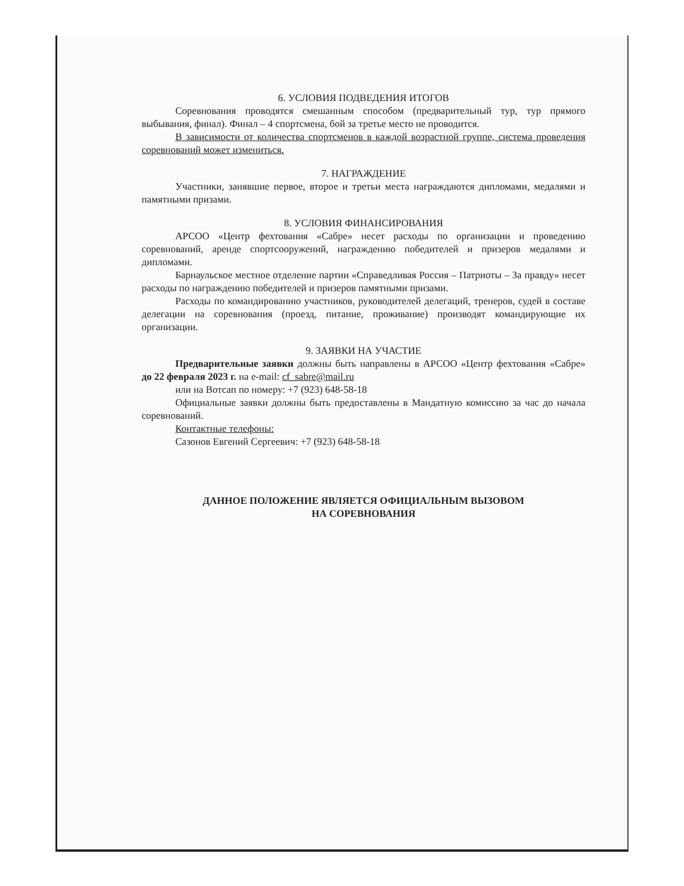6. УСЛОВИЯ ПОДВЕДЕНИЯ ИТОГОВ
Соревнования проводятся смешанным способом (предварительный тур, тур прямого выбывания, финал). Финал – 4 спортсмена, бой за третье место не проводится.
В зависимости от количества спортсменов в каждой возрастной группе, система проведения соревнований может измениться.
7. НАГРАЖДЕНИЕ
Участники, занявшие первое, второе и третьи места награждаются дипломами, медалями и памятными призами.
8. УСЛОВИЯ ФИНАНСИРОВАНИЯ
АРСОО «Центр фехтования «Сабре» несет расходы по организации и проведению соревнований, аренде спортсооружений, награждению победителей и призеров медалями и дипломами.
Барнаульское местное отделение партии «Справедливая Россия – Патриоты – За правду» несет расходы по награждению победителей и призеров памятными призами.
Расходы по командированию участников, руководителей делегаций, тренеров, судей в составе делегации на соревнования (проезд, питание, проживание) производят командирующие их организации.
9. ЗАЯВКИ НА УЧАСТИЕ
Предварительные заявки должны быть направлены в АРСОО «Центр фехтования «Сабре» до 22 февраля 2023 г. на e-mail: cf_sabre@mail.ru
или на Вотсап по номеру: +7 (923) 648-58-18
Официальные заявки должны быть предоставлены в Мандатную комиссию за час до начала соревнований.
Контактные телефоны:
Сазонов Евгений Сергеевич: +7 (923) 648-58-18
ДАННОЕ ПОЛОЖЕНИЕ ЯВЛЯЕТСЯ ОФИЦИАЛЬНЫМ ВЫЗОВОМ
НА СОРЕВНОВАНИЯ